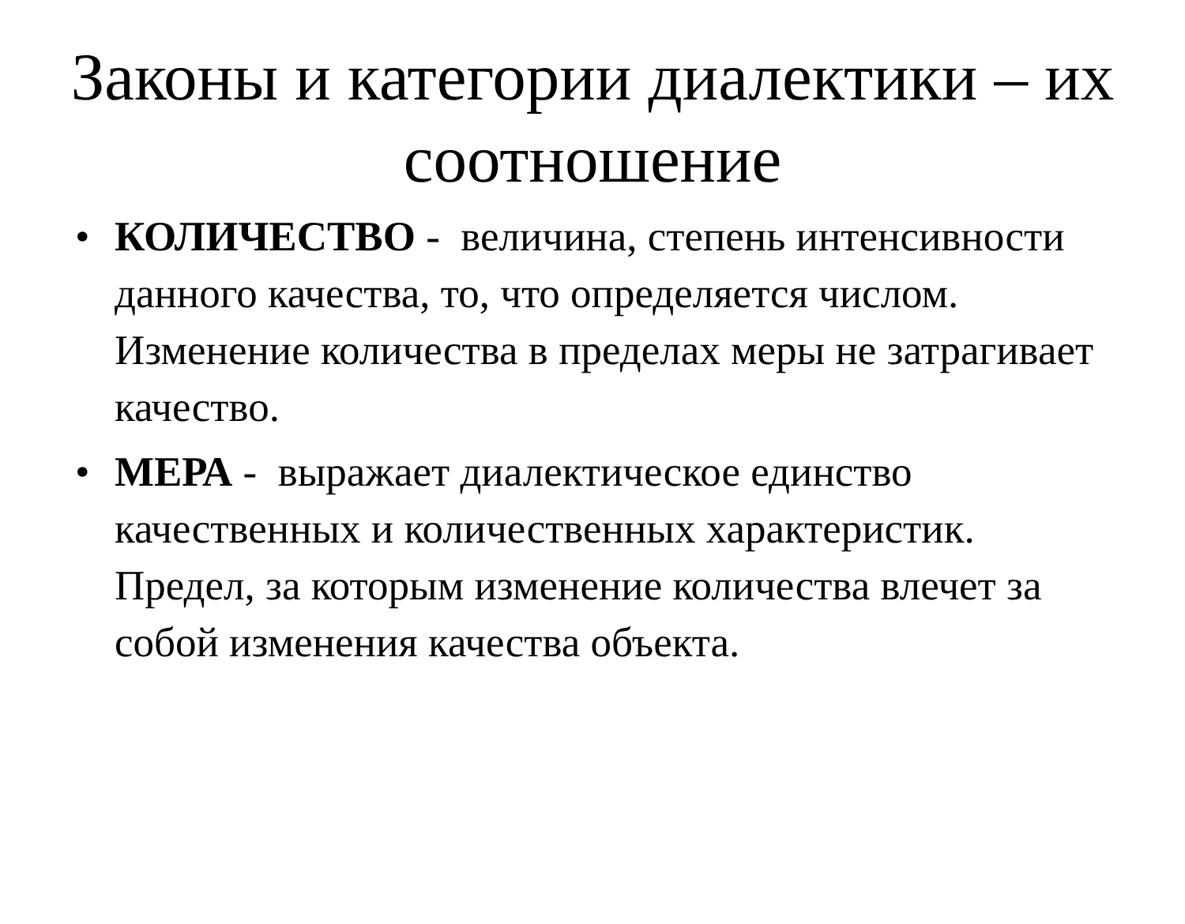Законы и категории диалектики – их соотношение
• КОЛИЧЕСТВО - величина, степень интенсивности данного качества, то, что определяется числом. Изменение количества в пределах меры не затрагивает качество.
• МЕРА - выражает диалектическое единство качественных и количественных характеристик. Предел, за которым изменение количества влечет за собой изменения качества объекта.